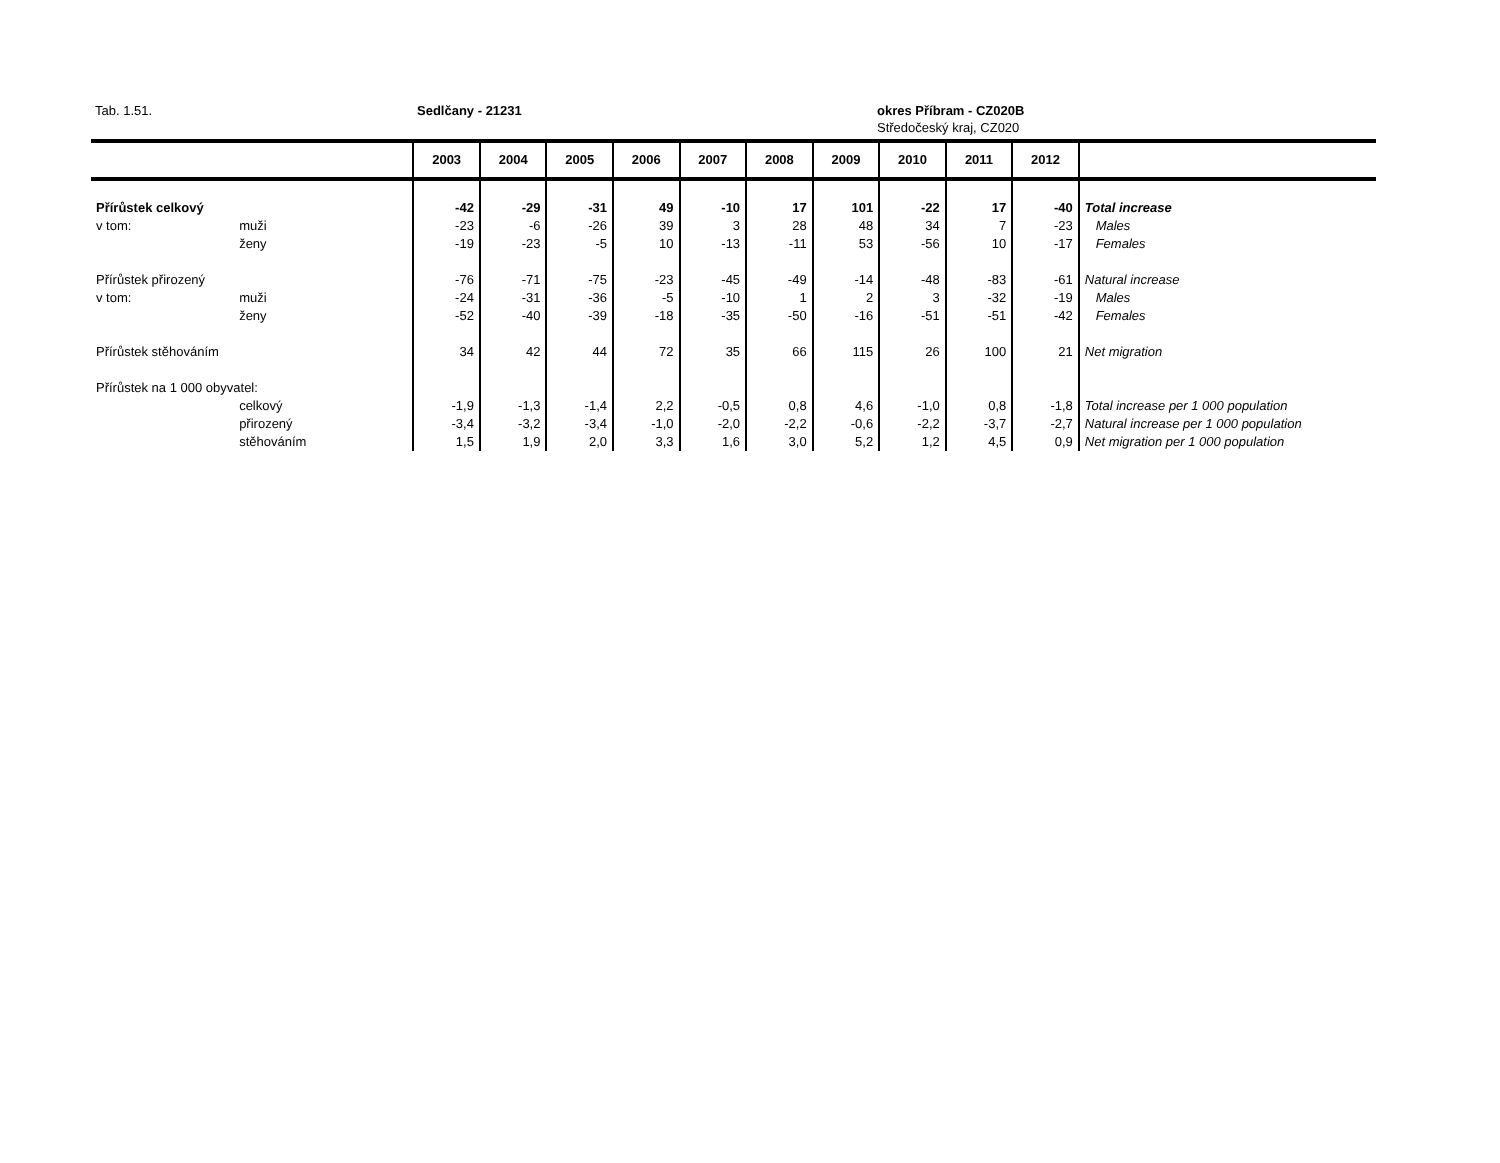Tab. 1.51. Sedlčany - 21231 okres Příbram - CZ020B
Středočeský kraj, CZ020
| | | 2003 | 2004 | 2005 | 2006 | 2007 | 2008 | 2009 | 2010 | 2011 | 2012 | |
| --- | --- | --- | --- | --- | --- | --- | --- | --- | --- | --- | --- | --- |
| Přírůstek celkový | | -42 | -29 | -31 | 49 | -10 | 17 | 101 | -22 | 17 | -40 | Total increase |
| v tom: | muži | -23 | -6 | -26 | 39 | 3 | 28 | 48 | 34 | 7 | -23 | Males |
| | ženy | -19 | -23 | -5 | 10 | -13 | -11 | 53 | -56 | 10 | -17 | Females |
| Přírůstek přirozený | | -76 | -71 | -75 | -23 | -45 | -49 | -14 | -48 | -83 | -61 | Natural increase |
| v tom: | muži | -24 | -31 | -36 | -5 | -10 | 1 | 2 | 3 | -32 | -19 | Males |
| | ženy | -52 | -40 | -39 | -18 | -35 | -50 | -16 | -51 | -51 | -42 | Females |
| Přírůstek stěhováním | | 34 | 42 | 44 | 72 | 35 | 66 | 115 | 26 | 100 | 21 | Net migration |
| Přírůstek na 1 000 obyvatel: | | | | | | | | | | | | |
| | celkový | -1,9 | -1,3 | -1,4 | 2,2 | -0,5 | 0,8 | 4,6 | -1,0 | 0,8 | -1,8 | Total increase per 1 000 population |
| | přirozený | -3,4 | -3,2 | -3,4 | -1,0 | -2,0 | -2,2 | -0,6 | -2,2 | -3,7 | -2,7 | Natural increase per 1 000 population |
| | stěhováním | 1,5 | 1,9 | 2,0 | 3,3 | 1,6 | 3,0 | 5,2 | 1,2 | 4,5 | 0,9 | Net migration per 1 000 population |